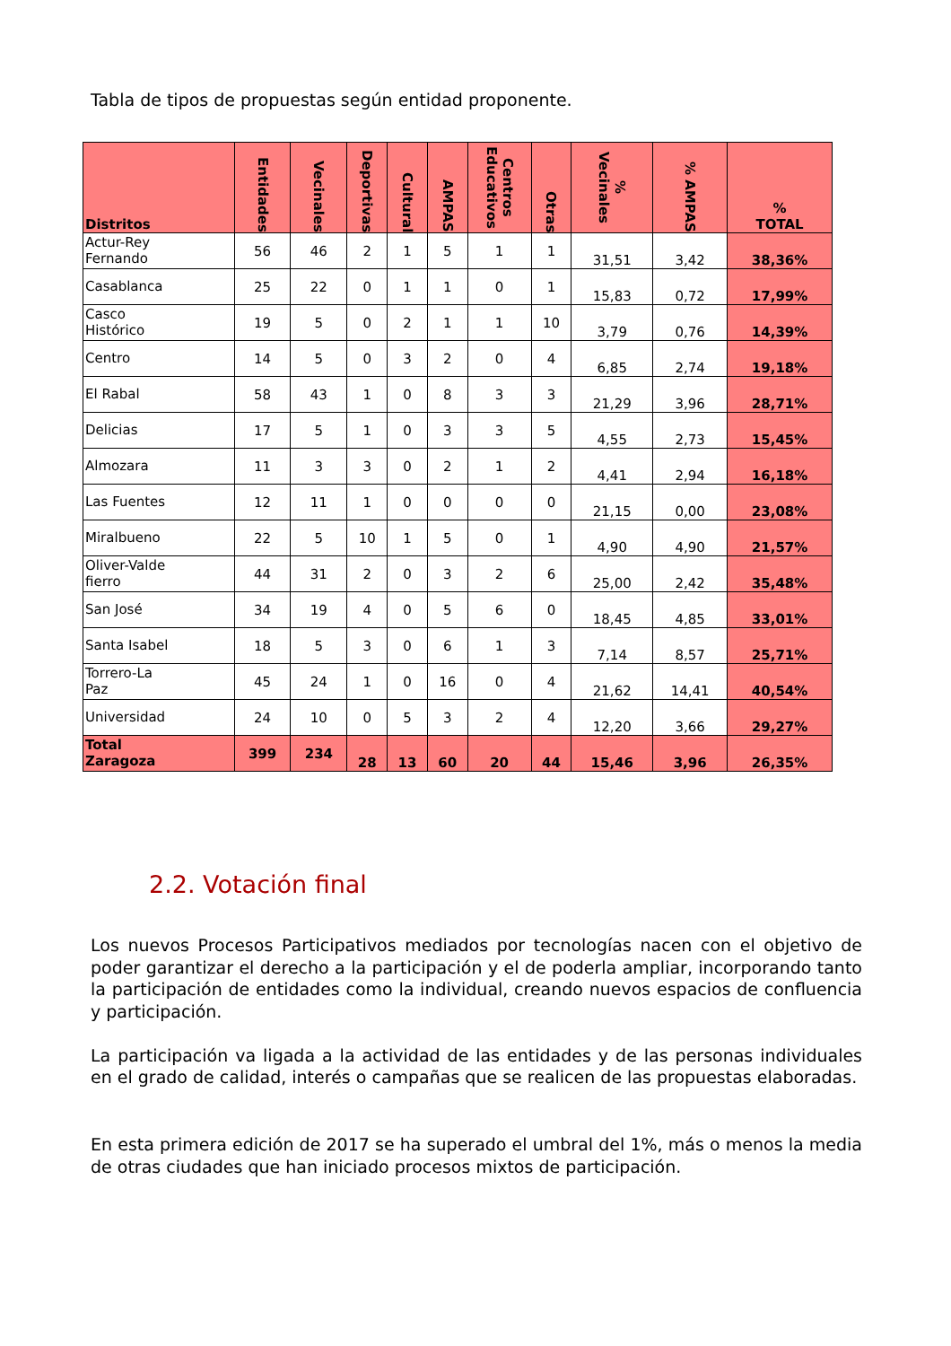Tabla de tipos de propuestas según entidad proponente.
| Distritos | Entidades | Vecinales | Deportivas | Cultural | AMPAS | Centros Educativos | Otras | % Vecinales | % AMPAS | % TOTAL |
| --- | --- | --- | --- | --- | --- | --- | --- | --- | --- | --- |
| Actur-Rey Fernando | 56 | 46 | 2 | 1 | 5 | 1 | 1 | 31,51 | 3,42 | 38,36% |
| Casablanca | 25 | 22 | 0 | 1 | 1 | 0 | 1 | 15,83 | 0,72 | 17,99% |
| Casco Histórico | 19 | 5 | 0 | 2 | 1 | 1 | 10 | 3,79 | 0,76 | 14,39% |
| Centro | 14 | 5 | 0 | 3 | 2 | 0 | 4 | 6,85 | 2,74 | 19,18% |
| El Rabal | 58 | 43 | 1 | 0 | 8 | 3 | 3 | 21,29 | 3,96 | 28,71% |
| Delicias | 17 | 5 | 1 | 0 | 3 | 3 | 5 | 4,55 | 2,73 | 15,45% |
| Almozara | 11 | 3 | 3 | 0 | 2 | 1 | 2 | 4,41 | 2,94 | 16,18% |
| Las Fuentes | 12 | 11 | 1 | 0 | 0 | 0 | 0 | 21,15 | 0,00 | 23,08% |
| Miralbueno | 22 | 5 | 10 | 1 | 5 | 0 | 1 | 4,90 | 4,90 | 21,57% |
| Oliver-Valde fierro | 44 | 31 | 2 | 0 | 3 | 2 | 6 | 25,00 | 2,42 | 35,48% |
| San José | 34 | 19 | 4 | 0 | 5 | 6 | 0 | 18,45 | 4,85 | 33,01% |
| Santa Isabel | 18 | 5 | 3 | 0 | 6 | 1 | 3 | 7,14 | 8,57 | 25,71% |
| Torrero-La Paz | 45 | 24 | 1 | 0 | 16 | 0 | 4 | 21,62 | 14,41 | 40,54% |
| Universidad | 24 | 10 | 0 | 5 | 3 | 2 | 4 | 12,20 | 3,66 | 29,27% |
| Total Zaragoza | 399 | 234 | 28 | 13 | 60 | 20 | 44 | 15,46 | 3,96 | 26,35% |
2.2. Votación final
Los nuevos Procesos Participativos mediados por tecnologías nacen con el objetivo de poder garantizar el derecho a la participación y el de poderla ampliar, incorporando tanto la participación de entidades como la individual, creando nuevos espacios de confluencia y participación.
La participación va ligada a la actividad de las entidades y de las personas individuales en el grado de calidad, interés o campañas que se realicen de las propuestas elaboradas.
En esta primera edición de 2017 se ha superado el umbral del 1%, más o menos la media de otras ciudades que han iniciado procesos mixtos de participación.